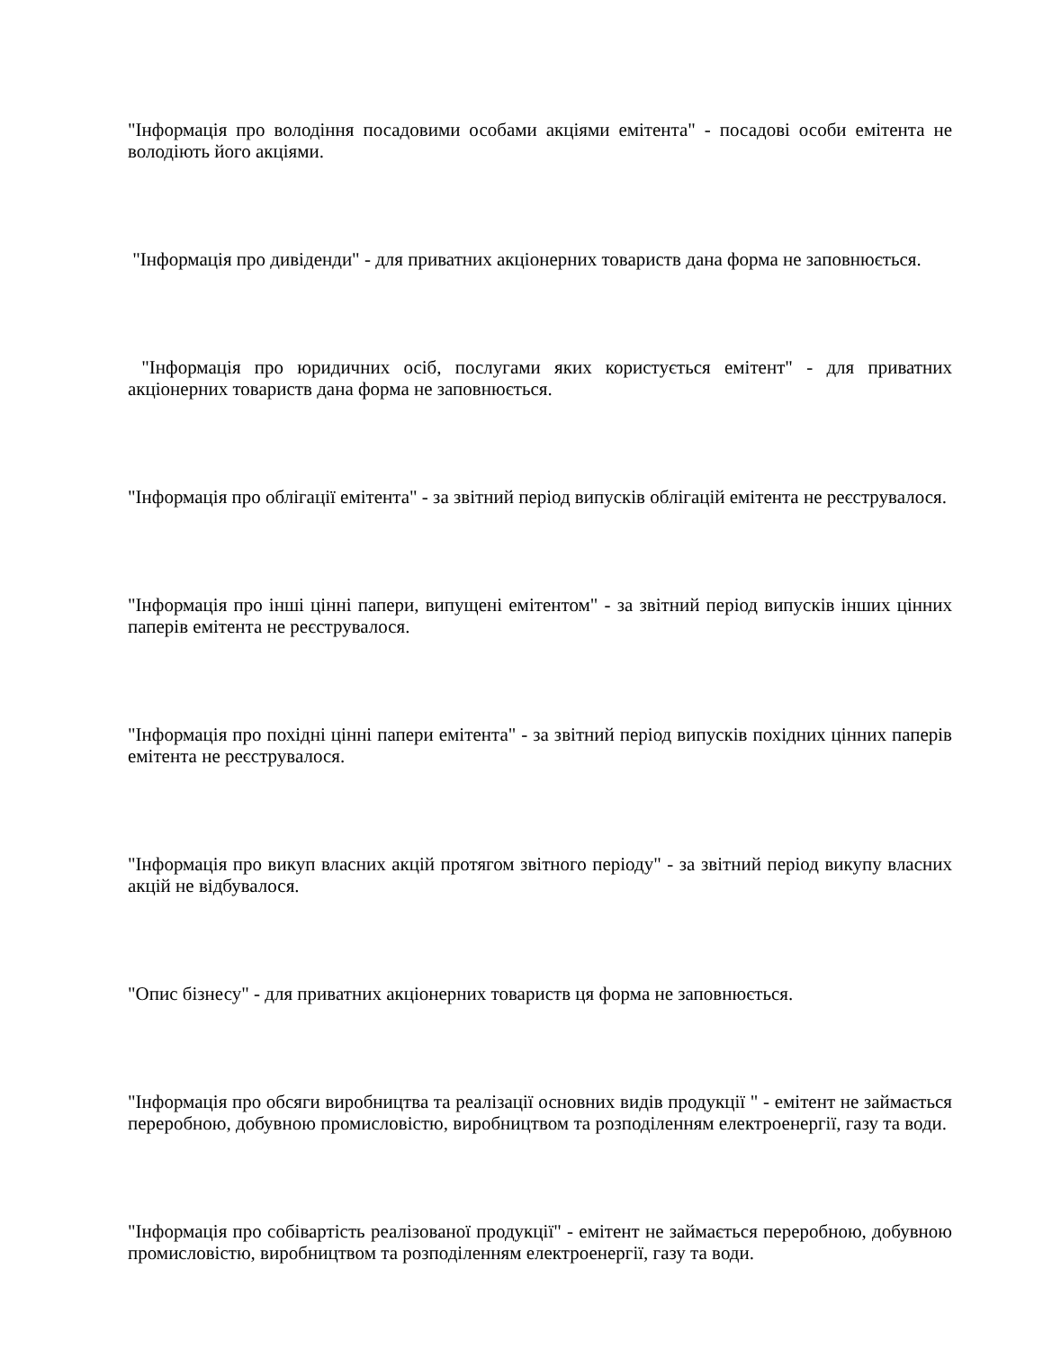"Інформація про володіння посадовими особами акціями емітента" - посадові особи емітента не володіють його акціями.
"Інформація про дивіденди" - для приватних акціонерних товариств дана форма не заповнюється.
"Інформація про юридичних осіб, послугами яких користується емітент" - для приватних акціонерних товариств дана форма не заповнюється.
"Інформація про облігації емітента" - за звітний період випусків облігацій емітента не реєструвалося.
"Інформація про інші цінні папери, випущені емітентом" - за звітний період випусків інших цінних паперів емітента не реєструвалося.
"Інформація про похідні цінні папери емітента" - за звітний період випусків похідних цінних паперів емітента не реєструвалося.
"Інформація про викуп власних акцій протягом звітного періоду" - за звітний період викупу власних акцій не відбувалося.
"Опис бізнесу" - для приватних акціонерних товариств ця форма не заповнюється.
"Інформація про обсяги виробництва та реалізації основних видів продукції " - емітент не займається переробною, добувною промисловістю, виробництвом та розподіленням електроенергії, газу та води.
"Інформація про собівартість реалізованої продукції" - емітент не займається переробною, добувною промисловістю, виробництвом та розподіленням електроенергії, газу та води.